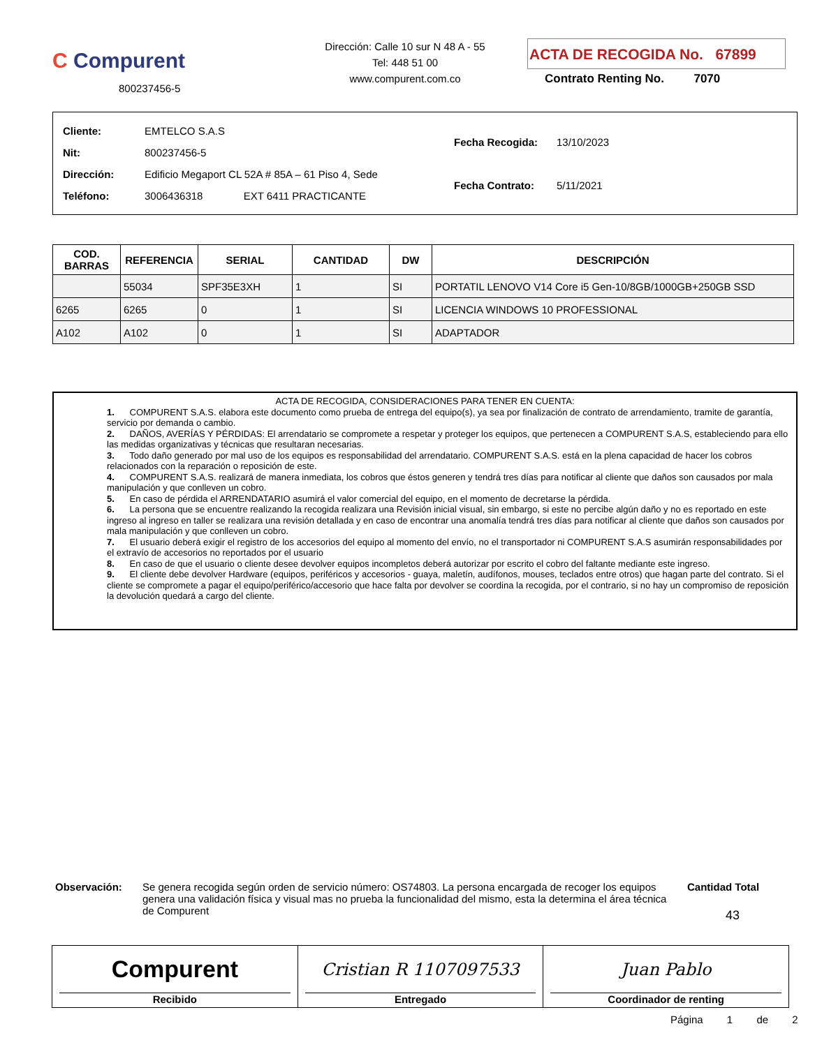C Compurent
800237456-5
Dirección: Calle 10 sur N 48 A - 55
Tel: 448 51 00
www.compurent.com.co
ACTA DE RECOGIDA No. 67899
Contrato Renting No. 7070
| Cliente: | EMTELCO S.A.S |
| Nit: | 800237456-5 |
| Dirección: | Edificio Megaport CL 52A # 85A – 61 Piso 4, Sede |
| Teléfono: | 3006436318 EXT 6411 PRACTICANTE |
| Fecha Recogida: | 13/10/2023 |
| Fecha Contrato: | 5/11/2021 |
| COD. BARRAS | REFERENCIA | SERIAL | CANTIDAD | DW | DESCRIPCIÓN |
| --- | --- | --- | --- | --- | --- |
| | 55034 | SPF35E3XH | 1 | SI | PORTATIL LENOVO V14 Core i5 Gen-10/8GB/1000GB+250GB SSD |
| 6265 | 6265 | 0 | 1 | SI | LICENCIA WINDOWS 10 PROFESSIONAL |
| A102 | A102 | 0 | 1 | SI | ADAPTADOR |
ACTA DE RECOGIDA, CONSIDERACIONES PARA TENER EN CUENTA:
1. COMPURENT S.A.S. elabora este documento como prueba de entrega del equipo(s), ya sea por finalización de contrato de arrendamiento, tramite de garantía, servicio por demanda o cambio.
2. DAÑOS, AVERÍAS Y PÉRDIDAS: El arrendatario se compromete a respetar y proteger los equipos, que pertenecen a COMPURENT S.A.S, estableciendo para ello las medidas organizativas y técnicas que resultaran necesarias.
3. Todo daño generado por mal uso de los equipos es responsabilidad del arrendatario. COMPURENT S.A.S. está en la plena capacidad de hacer los cobros relacionados con la reparación o reposición de este.
4. COMPURENT S.A.S. realizará de manera inmediata, los cobros que éstos generen y tendrá tres días para notificar al cliente que daños son causados por mala manipulación y que conlleven un cobro.
5. En caso de pérdida el ARRENDATARIO asumirá el valor comercial del equipo, en el momento de decretarse la pérdida.
6. La persona que se encuentre realizando la recogida realizara una Revisión inicial visual, sin embargo, si este no percibe algún daño y no es reportado en este ingreso al ingreso en taller se realizara una revisión detallada y en caso de encontrar una anomalía tendrá tres días para notificar al cliente que daños son causados por mala manipulación y que conlleven un cobro.
7. El usuario deberá exigir el registro de los accesorios del equipo al momento del envío, no el transportador ni COMPURENT S.A.S asumirán responsabilidades por el extravío de accesorios no reportados por el usuario
8. En caso de que el usuario o cliente desee devolver equipos incompletos deberá autorizar por escrito el cobro del faltante mediante este ingreso.
9. El cliente debe devolver Hardware (equipos, periféricos y accesorios - guaya, maletín, audífonos, mouses, teclados entre otros) que hagan parte del contrato. Si el cliente se compromete a pagar el equipo/periférico/accesorio que hace falta por devolver se coordina la recogida, por el contrario, si no hay un compromiso de reposición la devolución quedará a cargo del cliente.
Observación: Se genera recogida según orden de servicio número: OS74803. La persona encargada de recoger los equipos genera una validación física y visual mas no prueba la funcionalidad del mismo, esta la determina el área técnica de Compurent
Cantidad Total
43
Compurent
Recibido
Cristian R 1107097533
Entregado
Juan Pablo
Coordinador de renting
Página 1 de 2